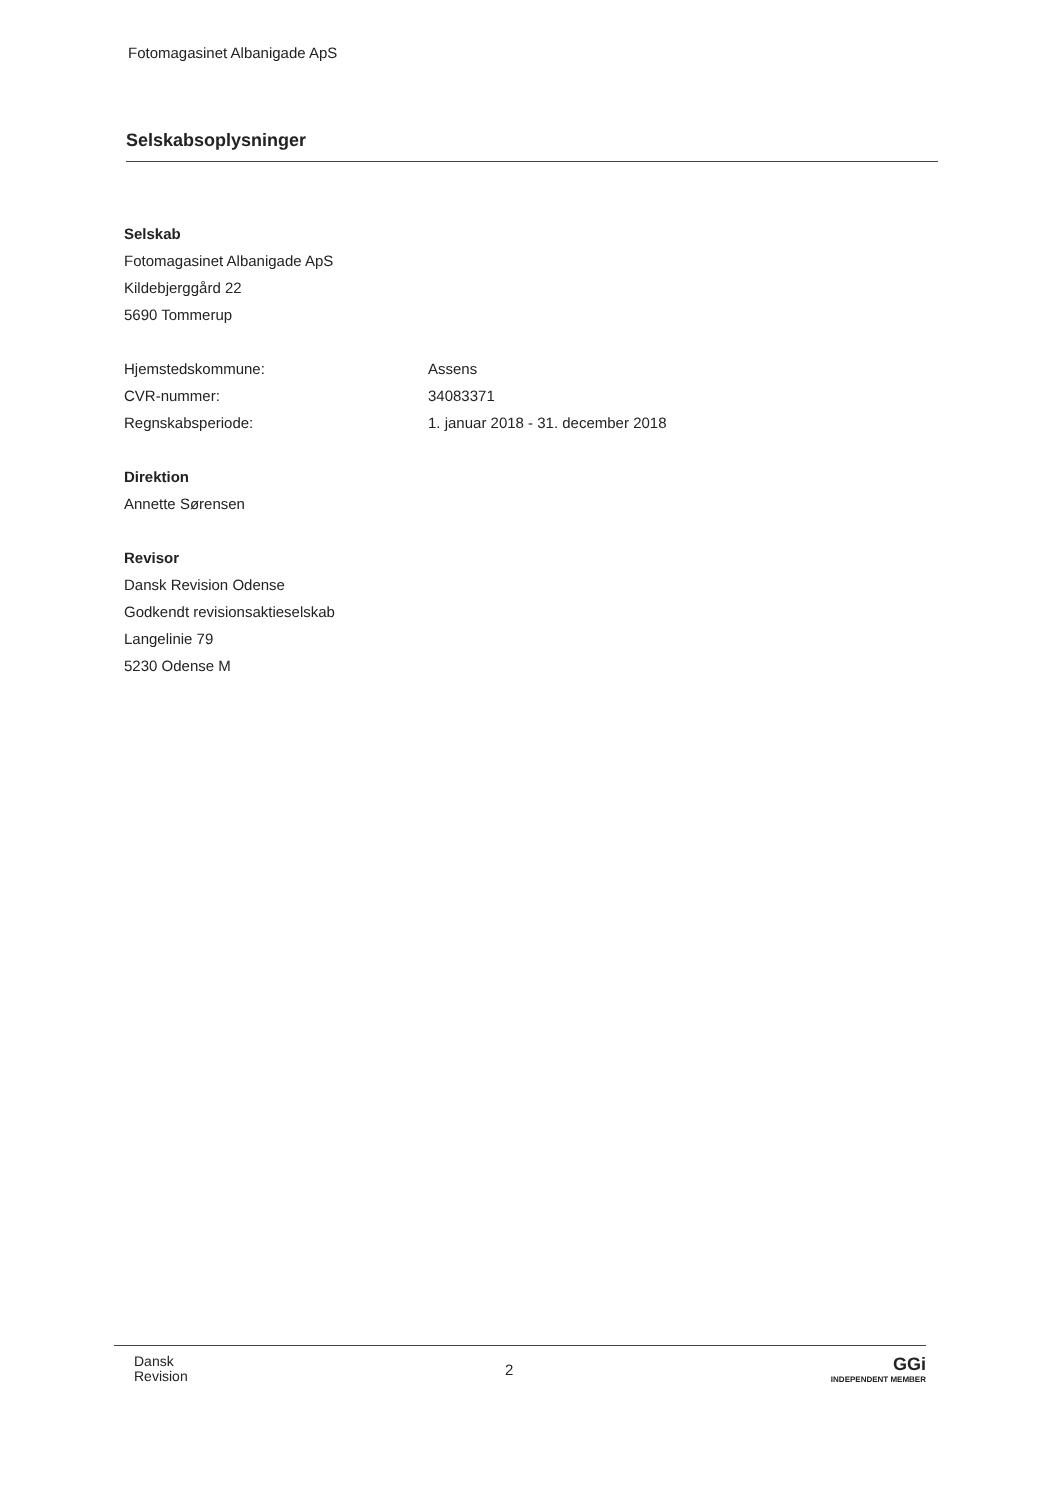Fotomagasinet Albanigade ApS
Selskabsoplysninger
Selskab
Fotomagasinet Albanigade ApS
Kildebjerggård 22
5690 Tommerup
Hjemstedskommune: Assens
CVR-nummer: 34083371
Regnskabsperiode: 1. januar 2018 - 31. december 2018
Direktion
Annette Sørensen
Revisor
Dansk Revision Odense
Godkendt revisionsaktieselskab
Langelinie 79
5230 Odense M
Dansk
Revision
2
GGi
INDEPENDENT MEMBER